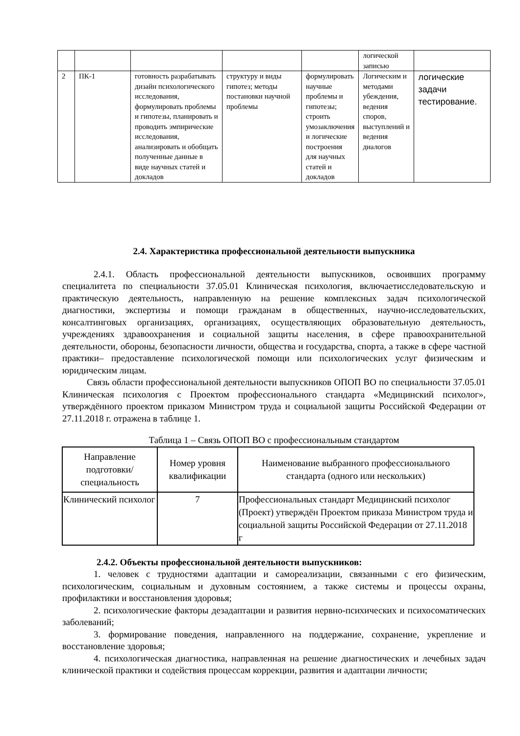| | | | | | логической записью | |
| 2 | ПК-1 | готовность разрабатывать дизайн психологического исследования, формулировать проблемы и гипотезы, планировать и проводить эмпирические исследования, анализировать и обобщать полученные данные в виде научных статей и докладов | структуру и виды гипотез; методы постановки научной проблемы | формулировать научные проблемы и гипотезы; строить умозаключения и логические построения для научных статей и докладов | Логическим и методами убеждения, ведения споров, выступлений и ведения диалогов | логические задачи тестирование. |
2.4. Характеристика профессиональной деятельности выпускника
2.4.1. Область профессиональной деятельности выпускников, освоивших программу специалитета по специальности 37.05.01 Клиническая психология, включаетисследовательскую и практическую деятельность, направленную на решение комплексных задач психологической диагностики, экспертизы и помощи гражданам в общественных, научно-исследовательских, консалтинговых организациях, организациях, осуществляющих образовательную деятельность, учреждениях здравоохранения и социальной защиты населения, в сфере правоохранительной деятельности, обороны, безопасности личности, общества и государства, спорта, а также в сфере частной практики– предоставление психологической помощи или психологических услуг физическим и юридическим лицам.
Связь области профессиональной деятельности выпускников ОПОП ВО по специальности 37.05.01 Клиническая психология с Проектом профессионального стандарта «Медицинский психолог», утверждённого проектом приказом Министром труда и социальной защиты Российской Федерации от 27.11.2018 г. отражена в таблице 1.
Таблица 1 – Связь ОПОП ВО с профессиональным стандартом
| Направление подготовки/ специальность | Номер уровня квалификации | Наименование выбранного профессионального стандарта (одного или нескольких) |
| --- | --- | --- |
| Клинический психолог | 7 | Профессиональных стандарт Медицинский психолог (Проект) утверждён Проектом приказа Министром труда и социальной защиты Российской Федерации от 27.11.2018 г |
2.4.2. Объекты профессиональной деятельности выпускников:
1. человек с трудностями адаптации и самореализации, связанными с его физическим, психологическим, социальным и духовным состоянием, а также системы и процессы охраны, профилактики и восстановления здоровья;
2. психологические факторы дезадаптации и развития нервно-психических и психосоматических заболеваний;
3. формирование поведения, направленного на поддержание, сохранение, укрепление и восстановление здоровья;
4. психологическая диагностика, направленная на решение диагностических и лечебных задач клинической практики и содействия процессам коррекции, развития и адаптации личности;